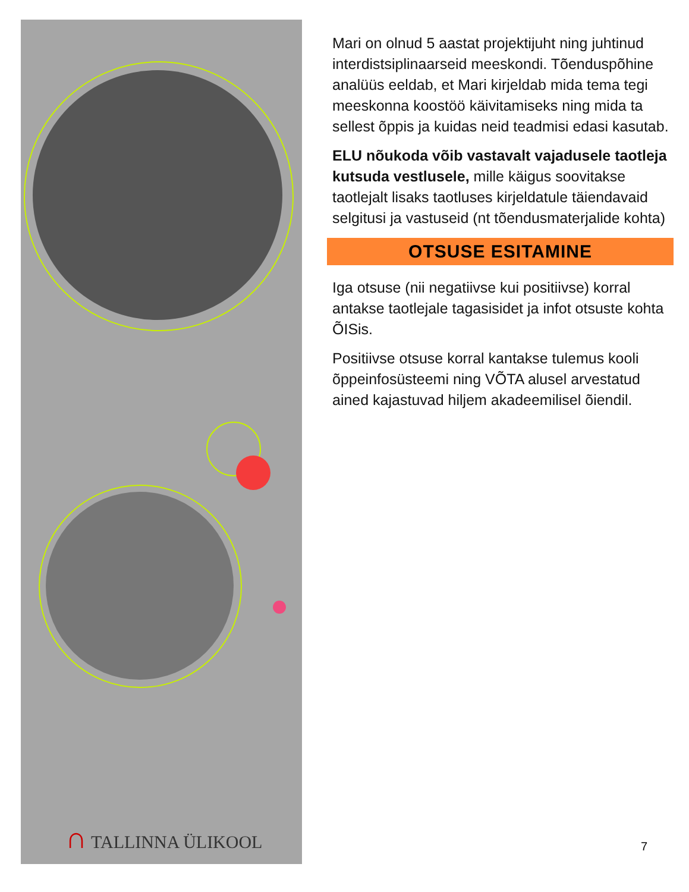∩ TALLINNA ÜLIKOOL
Mari on olnud 5 aastat projektijuht ning juhtinud interdistsiplinaarseid meeskondi. Tõenduspõhine analüüs eeldab, et Mari kirjeldab mida tema tegi meeskonna koostöö käivitamiseks ning mida ta sellest õppis ja kuidas neid teadmisi edasi kasutab.
ELU nõukoda võib vastavalt vajadusele taotleja kutsuda vestlusele, mille käigus soovitakse taotlejalt lisaks taotluses kirjeldatule täiendavaid selgitusi ja vastuseid (nt tõendusmaterjalide kohta)
OTSUSE ESITAMINE
Iga otsuse (nii negatiivse kui positiivse) korral antakse taotlejale tagasisidet ja infot otsuste kohta ÕISis.
Positiivse otsuse korral kantakse tulemus kooli õppeinfosüsteemi ning VÕTA alusel arvestatud ained kajastuvad hiljem akadeemilisel õiendil.
7